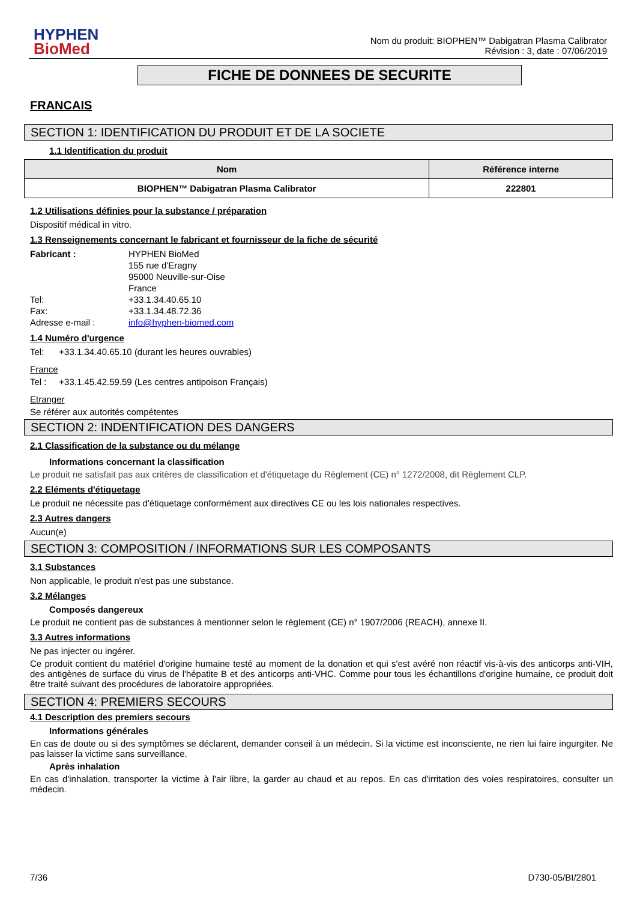HYPHEN
BioMed
Nom du produit: BIOPHEN™ Dabigatran Plasma Calibrator
Révision : 3, date : 07/06/2019
FICHE DE DONNEES DE SECURITE
FRANCAIS
SECTION 1: IDENTIFICATION DU PRODUIT ET DE LA SOCIETE
1.1 Identification du produit
| Nom | Référence interne |
| --- | --- |
| BIOPHEN™ Dabigatran Plasma Calibrator | 222801 |
1.2 Utilisations définies pour la substance / préparation
Dispositif médical in vitro.
1.3 Renseignements concernant le fabricant et fournisseur de la fiche de sécurité
Fabricant :
HYPHEN BioMed
155 rue d'Eragny
95000 Neuville-sur-Oise
France
Tel:
+33.1.34.40.65.10
Fax:
+33.1.34.48.72.36
Adresse e-mail :
info@hyphen-biomed.com
1.4 Numéro d'urgence
Tel: +33.1.34.40.65.10 (durant les heures ouvrables)
France
Tel : +33.1.45.42.59.59 (Les centres antipoison Français)
Etranger
Se référer aux autorités compétentes
SECTION 2: INDENTIFICATION DES DANGERS
2.1 Classification de la substance ou du mélange
Informations concernant la classification
Le produit ne satisfait pas aux critères de classification et d'étiquetage du Règlement (CE) n° 1272/2008, dit Règlement CLP.
2.2 Eléments d'étiquetage
Le produit ne nécessite pas d'étiquetage conformément aux directives CE ou les lois nationales respectives.
2.3 Autres dangers
Aucun(e)
SECTION 3: COMPOSITION / INFORMATIONS SUR LES COMPOSANTS
3.1 Substances
Non applicable, le produit n'est pas une substance.
3.2 Mélanges
Composés dangereux
Le produit ne contient pas de substances à mentionner selon le règlement (CE) n° 1907/2006 (REACH), annexe II.
3.3 Autres informations
Ne pas injecter ou ingérer.
Ce produit contient du matériel d'origine humaine testé au moment de la donation et qui s'est avéré non réactif vis-à-vis des anticorps anti-VIH, des antigènes de surface du virus de l'hépatite B et des anticorps anti-VHC. Comme pour tous les échantillons d'origine humaine, ce produit doit être traité suivant des procédures de laboratoire appropriées.
SECTION 4: PREMIERS SECOURS
4.1 Description des premiers secours
Informations générales
En cas de doute ou si des symptômes se déclarent, demander conseil à un médecin. Si la victime est inconsciente, ne rien lui faire ingurgiter. Ne pas laisser la victime sans surveillance.
Après inhalation
En cas d'inhalation, transporter la victime à l'air libre, la garder au chaud et au repos. En cas d'irritation des voies respiratoires, consulter un médecin.
7/36 D730-05/BI/2801